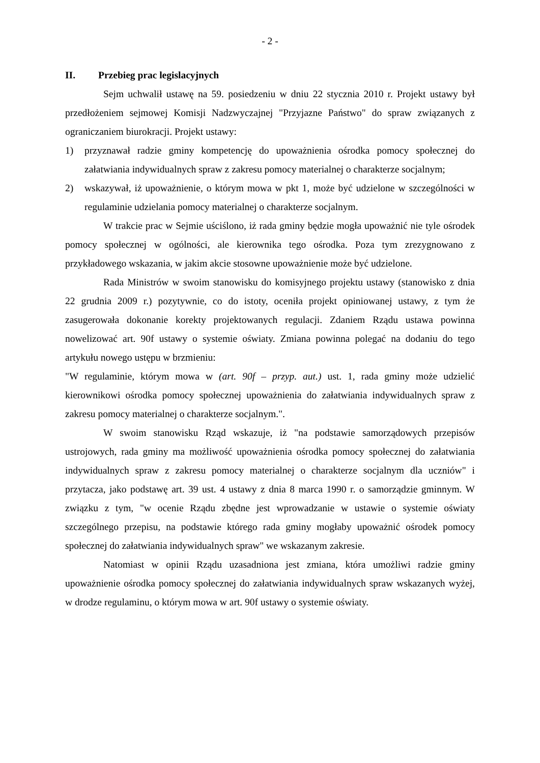- 2 -
II. Przebieg prac legislacyjnych
Sejm uchwalił ustawę na 59. posiedzeniu w dniu 22 stycznia 2010 r. Projekt ustawy był przedłożeniem sejmowej Komisji Nadzwyczajnej "Przyjazne Państwo" do spraw związanych z ograniczaniem biurokracji. Projekt ustawy:
1) przyznawał radzie gminy kompetencję do upoważnienia ośrodka pomocy społecznej do załatwiania indywidualnych spraw z zakresu pomocy materialnej o charakterze socjalnym;
2) wskazywał, iż upoważnienie, o którym mowa w pkt 1, może być udzielone w szczególności w regulaminie udzielania pomocy materialnej o charakterze socjalnym.
W trakcie prac w Sejmie uściślono, iż rada gminy będzie mogła upoważnić nie tyle ośrodek pomocy społecznej w ogólności, ale kierownika tego ośrodka. Poza tym zrezygnowano z przykładowego wskazania, w jakim akcie stosowne upoważnienie może być udzielone.
Rada Ministrów w swoim stanowisku do komisyjnego projektu ustawy (stanowisko z dnia 22 grudnia 2009 r.) pozytywnie, co do istoty, oceniła projekt opiniowanej ustawy, z tym że zasugerowała dokonanie korekty projektowanych regulacji. Zdaniem Rządu ustawa powinna nowelizować art. 90f ustawy o systemie oświaty. Zmiana powinna polegać na dodaniu do tego artykułu nowego ustępu w brzmieniu:
"W regulaminie, którym mowa w (art. 90f – przyp. aut.) ust. 1, rada gminy może udzielić kierownikowi ośrodka pomocy społecznej upoważnienia do załatwiania indywidualnych spraw z zakresu pomocy materialnej o charakterze socjalnym.".
W swoim stanowisku Rząd wskazuje, iż "na podstawie samorządowych przepisów ustrojowych, rada gminy ma możliwość upoważnienia ośrodka pomocy społecznej do załatwiania indywidualnych spraw z zakresu pomocy materialnej o charakterze socjalnym dla uczniów" i przytacza, jako podstawę art. 39 ust. 4 ustawy z dnia 8 marca 1990 r. o samorządzie gminnym. W związku z tym, "w ocenie Rządu zbędne jest wprowadzanie w ustawie o systemie oświaty szczególnego przepisu, na podstawie którego rada gminy mogłaby upoważnić ośrodek pomocy społecznej do załatwiania indywidualnych spraw" we wskazanym zakresie.
Natomiast w opinii Rządu uzasadniona jest zmiana, która umożliwi radzie gminy upoważnienie ośrodka pomocy społecznej do załatwiania indywidualnych spraw wskazanych wyżej, w drodze regulaminu, o którym mowa w art. 90f ustawy o systemie oświaty.